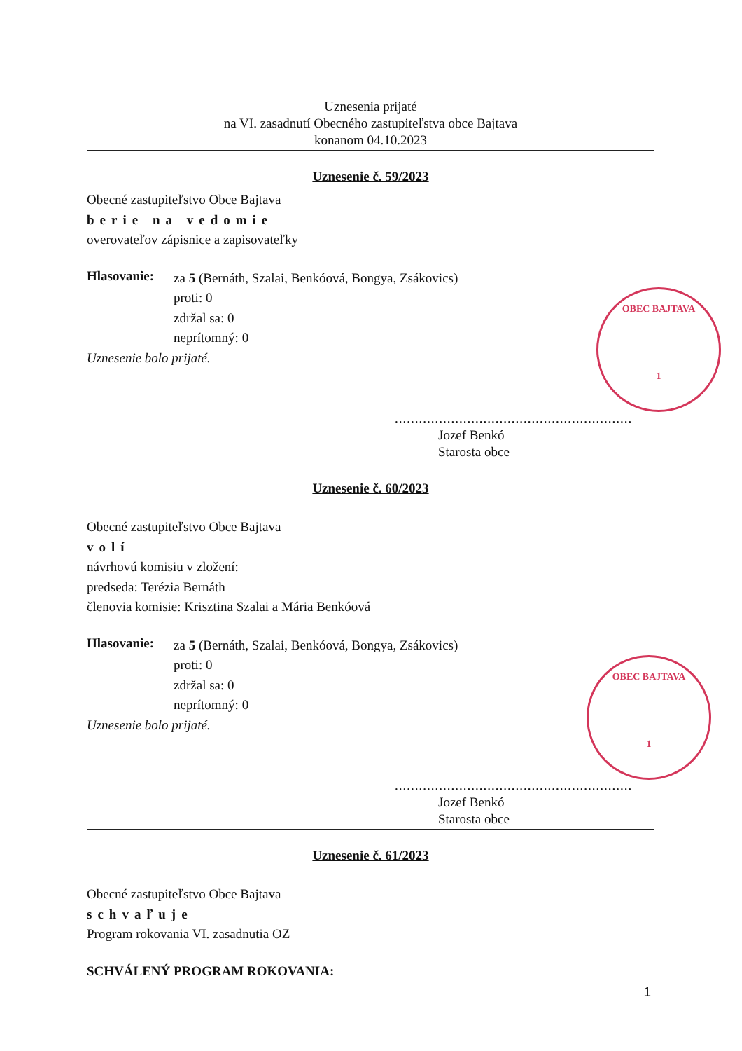Uznesenia prijaté
na VI. zasadnutí Obecného zastupiteľstva obce Bajtava
konanom 04.10.2023
Uznesenie č. 59/2023
Obecné zastupiteľstvo Obce Bajtava
berie na vedomie
overovateľov zápisnice a zapisovateľky
Hlasovanie:
za 5 (Bernáth, Szalai, Benkóová, Bongya, Zsákovics)
proti: 0
zdržal sa: 0
neprítomný: 0
Uznesenie bolo prijaté.
...........................................................
Jozef Benkó
Starosta obce
Uznesenie č. 60/2023
Obecné zastupiteľstvo Obce Bajtava
volí
návrhovú komisiu v zložení:
predseda: Terézia Bernáth
členovia komisie: Krisztina Szalai a Mária Benkóová
Hlasovanie:
za 5 (Bernáth, Szalai, Benkóová, Bongya, Zsákovics)
proti: 0
zdržal sa: 0
neprítomný: 0
Uznesenie bolo prijaté.
...........................................................
Jozef Benkó
Starosta obce
Uznesenie č. 61/2023
Obecné zastupiteľstvo Obce Bajtava
schvaľuje
Program rokovania VI. zasadnutia OZ
SCHVÁLENÝ PROGRAM ROKOVANIA:
1
OBEC BAJTAVA
1
OBEC BAJTAVA
1